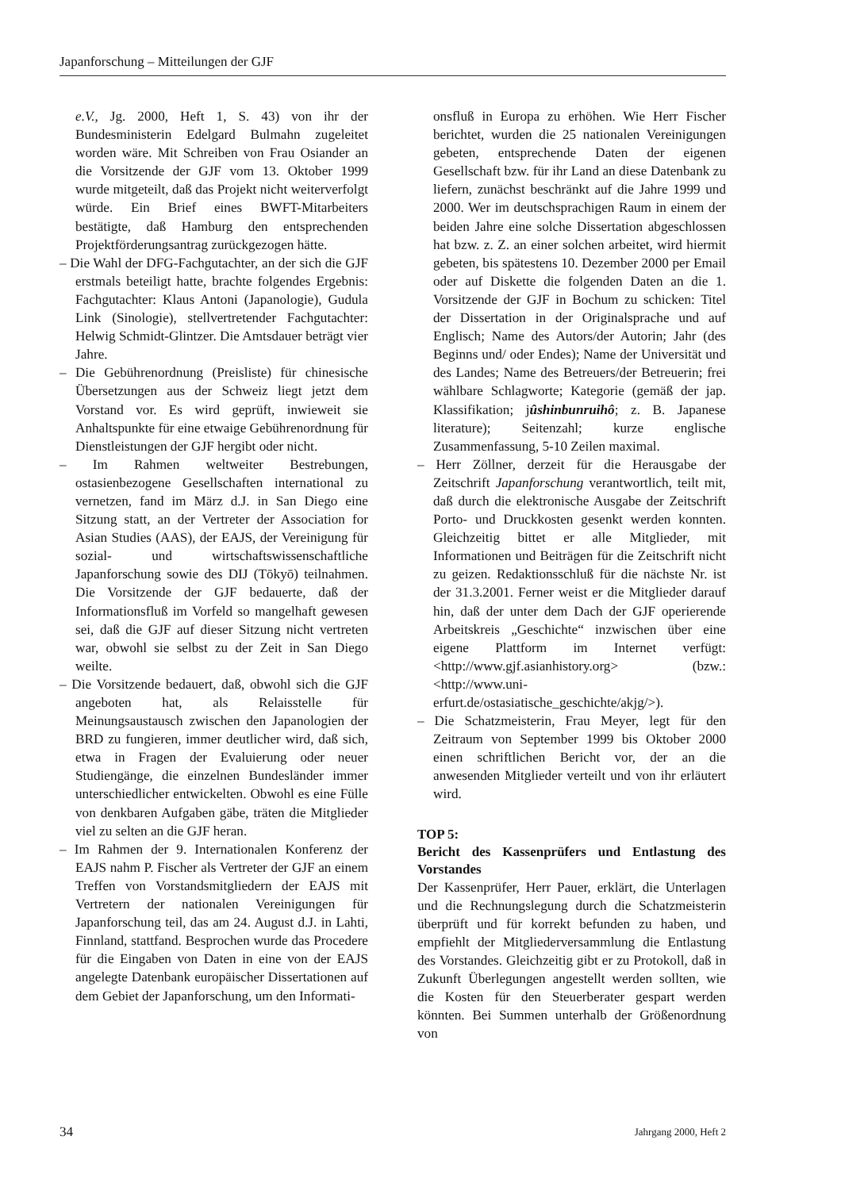Japanforschung – Mitteilungen der GJF
e.V., Jg. 2000, Heft 1, S. 43) von ihr der Bundesministerin Edelgard Bulmahn zugeleitet worden wäre. Mit Schreiben von Frau Osiander an die Vorsitzende der GJF vom 13. Oktober 1999 wurde mitgeteilt, daß das Projekt nicht weiterverfolgt würde. Ein Brief eines BWFT-Mitarbeiters bestätigte, daß Hamburg den entsprechenden Projektförderungsantrag zurückgezogen hätte.
– Die Wahl der DFG-Fachgutachter, an der sich die GJF erstmals beteiligt hatte, brachte folgendes Ergebnis: Fachgutachter: Klaus Antoni (Japanologie), Gudula Link (Sinologie), stellvertretender Fachgutachter: Helwig Schmidt-Glintzer. Die Amtsdauer beträgt vier Jahre.
– Die Gebührenordnung (Preisliste) für chinesische Übersetzungen aus der Schweiz liegt jetzt dem Vorstand vor. Es wird geprüft, inwieweit sie Anhaltspunkte für eine etwaige Gebührenordnung für Dienstleistungen der GJF hergibt oder nicht.
– Im Rahmen weltweiter Bestrebungen, ostasienbezogene Gesellschaften international zu vernetzen, fand im März d.J. in San Diego eine Sitzung statt, an der Vertreter der Association for Asian Studies (AAS), der EAJS, der Vereinigung für sozial- und wirtschaftswissenschaftliche Japanforschung sowie des DIJ (Tōkyō) teilnahmen. Die Vorsitzende der GJF bedauerte, daß der Informationsfluß im Vorfeld so mangelhaft gewesen sei, daß die GJF auf dieser Sitzung nicht vertreten war, obwohl sie selbst zu der Zeit in San Diego weilte.
– Die Vorsitzende bedauert, daß, obwohl sich die GJF angeboten hat, als Relaisstelle für Meinungsaustausch zwischen den Japanologien der BRD zu fungieren, immer deutlicher wird, daß sich, etwa in Fragen der Evaluierung oder neuer Studiengänge, die einzelnen Bundesländer immer unterschiedlicher entwickelten. Obwohl es eine Fülle von denkbaren Aufgaben gäbe, träten die Mitglieder viel zu selten an die GJF heran.
– Im Rahmen der 9. Internationalen Konferenz der EAJS nahm P. Fischer als Vertreter der GJF an einem Treffen von Vorstandsmitgliedern der EAJS mit Vertretern der nationalen Vereinigungen für Japanforschung teil, das am 24. August d.J. in Lahti, Finnland, stattfand. Besprochen wurde das Procedere für die Eingaben von Daten in eine von der EAJS angelegte Datenbank europäischer Dissertationen auf dem Gebiet der Japanforschung, um den Informati-
onsfluß in Europa zu erhöhen. Wie Herr Fischer berichtet, wurden die 25 nationalen Vereinigungen gebeten, entsprechende Daten der eigenen Gesellschaft bzw. für ihr Land an diese Datenbank zu liefern, zunächst beschränkt auf die Jahre 1999 und 2000. Wer im deutschsprachigen Raum in einem der beiden Jahre eine solche Dissertation abgeschlossen hat bzw. z. Z. an einer solchen arbeitet, wird hiermit gebeten, bis spätestens 10. Dezember 2000 per Email oder auf Diskette die folgenden Daten an die 1. Vorsitzende der GJF in Bochum zu schicken: Titel der Dissertation in der Originalsprache und auf Englisch; Name des Autors/der Autorin; Jahr (des Beginns und/ oder Endes); Name der Universität und des Landes; Name des Betreuers/der Betreuerin; frei wählbare Schlagworte; Kategorie (gemäß der jap. Klassifikation; jûshinbunruihô; z. B. Japanese literature); Seitenzahl; kurze englische Zusammenfassung, 5-10 Zeilen maximal.
– Herr Zöllner, derzeit für die Herausgabe der Zeitschrift Japanforschung verantwortlich, teilt mit, daß durch die elektronische Ausgabe der Zeitschrift Porto- und Druckkosten gesenkt werden konnten. Gleichzeitig bittet er alle Mitglieder, mit Informationen und Beiträgen für die Zeitschrift nicht zu geizen. Redaktionsschluß für die nächste Nr. ist der 31.3.2001. Ferner weist er die Mitglieder darauf hin, daß der unter dem Dach der GJF operierende Arbeitskreis „Geschichte“ inzwischen über eine eigene Plattform im Internet verfügt: <http://www.gjf.asianhistory.org> (bzw.: <http://www.uni-erfurt.de/ostasiatische_geschichte/akjg/>).
– Die Schatzmeisterin, Frau Meyer, legt für den Zeitraum von September 1999 bis Oktober 2000 einen schriftlichen Bericht vor, der an die anwesenden Mitglieder verteilt und von ihr erläutert wird.
TOP 5:
Bericht des Kassenprüfers und Entlastung des Vorstandes
Der Kassenprüfer, Herr Pauer, erklärt, die Unterlagen und die Rechnungslegung durch die Schatzmeisterin überprüft und für korrekt befunden zu haben, und empfiehlt der Mitgliederversammlung die Entlastung des Vorstandes. Gleichzeitig gibt er zu Protokoll, daß in Zukunft Überlegungen angestellt werden sollten, wie die Kosten für den Steuerberater gespart werden könnten. Bei Summen unterhalb der Größenordnung von
34 Jahrgang 2000, Heft 2